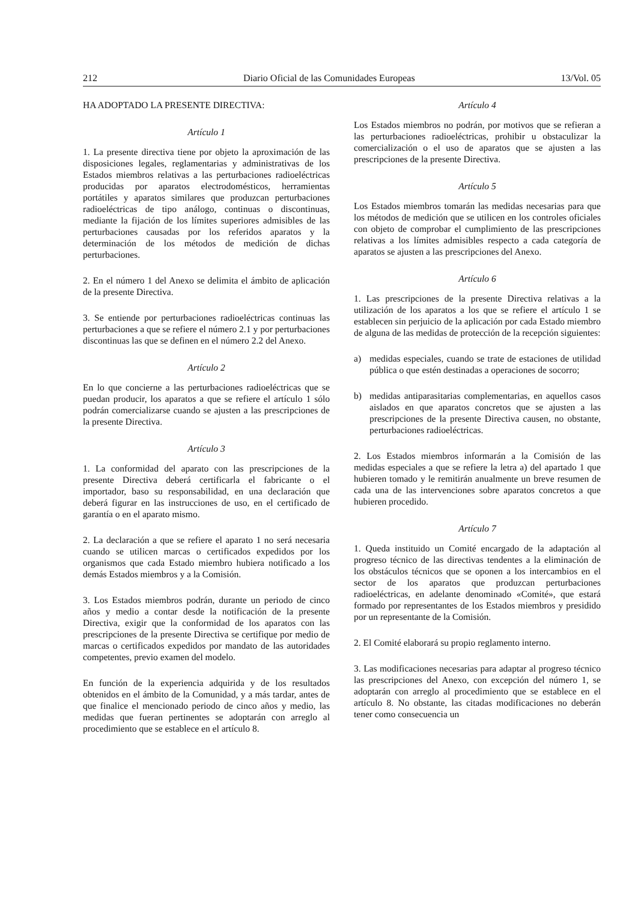212 Diario Oficial de las Comunidades Europeas 13/Vol. 05
HA ADOPTADO LA PRESENTE DIRECTIVA:
Artículo 1
1. La presente directiva tiene por objeto la aproximación de las disposiciones legales, reglamentarias y administrativas de los Estados miembros relativas a las perturbaciones radioeléctricas producidas por aparatos electrodomésticos, herramientas portátiles y aparatos similares que produzcan perturbaciones radioeléctricas de tipo análogo, continuas o discontinuas, mediante la fijación de los límites superiores admisibles de las perturbaciones causadas por los referidos aparatos y la determinación de los métodos de medición de dichas perturbaciones.
2. En el número 1 del Anexo se delimita el ámbito de aplicación de la presente Directiva.
3. Se entiende por perturbaciones radioeléctricas continuas las perturbaciones a que se refiere el número 2.1 y por perturbaciones discontinuas las que se definen en el número 2.2 del Anexo.
Artículo 2
En lo que concierne a las perturbaciones radioeléctricas que se puedan producir, los aparatos a que se refiere el artículo 1 sólo podrán comercializarse cuando se ajusten a las prescripciones de la presente Directiva.
Artículo 3
1. La conformidad del aparato con las prescripciones de la presente Directiva deberá certificarla el fabricante o el importador, baso su responsabilidad, en una declaración que deberá figurar en las instrucciones de uso, en el certificado de garantía o en el aparato mismo.
2. La declaración a que se refiere el aparato 1 no será necesaria cuando se utilicen marcas o certificados expedidos por los organismos que cada Estado miembro hubiera notificado a los demás Estados miembros y a la Comisión.
3. Los Estados miembros podrán, durante un periodo de cinco años y medio a contar desde la notificación de la presente Directiva, exigir que la conformidad de los aparatos con las prescripciones de la presente Directiva se certifique por medio de marcas o certificados expedidos por mandato de las autoridades competentes, previo examen del modelo.
En función de la experiencia adquirida y de los resultados obtenidos en el ámbito de la Comunidad, y a más tardar, antes de que finalice el mencionado periodo de cinco años y medio, las medidas que fueran pertinentes se adoptarán con arreglo al procedimiento que se establece en el artículo 8.
Artículo 4
Los Estados miembros no podrán, por motivos que se refieran a las perturbaciones radioeléctricas, prohibir u obstaculizar la comercialización o el uso de aparatos que se ajusten a las prescripciones de la presente Directiva.
Artículo 5
Los Estados miembros tomarán las medidas necesarias para que los métodos de medición que se utilicen en los controles oficiales con objeto de comprobar el cumplimiento de las prescripciones relativas a los límites admisibles respecto a cada categoría de aparatos se ajusten a las prescripciones del Anexo.
Artículo 6
1. Las prescripciones de la presente Directiva relativas a la utilización de los aparatos a los que se refiere el artículo 1 se establecen sin perjuicio de la aplicación por cada Estado miembro de alguna de las medidas de protección de la recepción siguientes:
a) medidas especiales, cuando se trate de estaciones de utilidad pública o que estén destinadas a operaciones de socorro;
b) medidas antiparasitarias complementarias, en aquellos casos aislados en que aparatos concretos que se ajusten a las prescripciones de la presente Directiva causen, no obstante, perturbaciones radioeléctricas.
2. Los Estados miembros informarán a la Comisión de las medidas especiales a que se refiere la letra a) del apartado 1 que hubieren tomado y le remitirán anualmente un breve resumen de cada una de las intervenciones sobre aparatos concretos a que hubieren procedido.
Artículo 7
1. Queda instituido un Comité encargado de la adaptación al progreso técnico de las directivas tendentes a la eliminación de los obstáculos técnicos que se oponen a los intercambios en el sector de los aparatos que produzcan perturbaciones radioeléctricas, en adelante denominado «Comité», que estará formado por representantes de los Estados miembros y presidido por un representante de la Comisión.
2. El Comité elaborará su propio reglamento interno.
3. Las modificaciones necesarias para adaptar al progreso técnico las prescripciones del Anexo, con excepción del número 1, se adoptarán con arreglo al procedimiento que se establece en el artículo 8. No obstante, las citadas modificaciones no deberán tener como consecuencia un